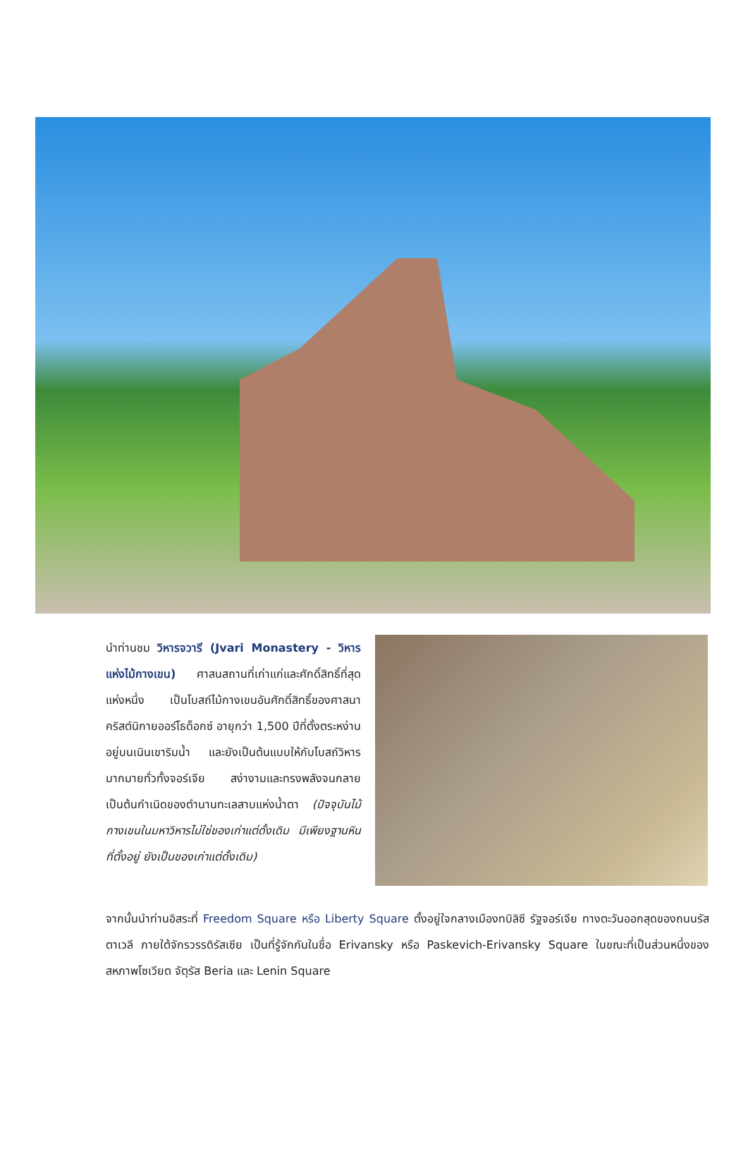นำท่านชม วิหารจวารี (Jvari Monastery - วิหารแห่งไม้กางเขน) ศาสนสถานที่เก่าแก่และศักดิ์สิทธิ์ที่สุดแห่งหนึ่ง เป็นโบสถ์ไม้กางเขนอันศักดิ์สิทธิ์ของศาสนาคริสต์นิกายออร์โธด็อกซ์ อายุกว่า 1,500 ปีที่ตั้งตระหง่านอยู่บนเนินเขาริมน้ำ และยังเป็นต้นแบบให้กับโบสถ์วิหารมากมายทั่วทั้งจอร์เจีย สง่างามและทรงพลังจนกลายเป็นต้นกำเนิดของตำนานทะเลสาบแห่งน้ำตา (ปัจจุบันไม้กางเขนในมหาวิหารไม่ใช่ของเก่าแต่ดั้งเดิม มีเพียงฐานหินที่ตั้งอยู่ ยังเป็นของเก่าแต่ดั้งเดิม)
จากนั้นนำท่านอิสระที่ Freedom Square หรือ Liberty Square ตั้งอยู่ใจกลางเมืองทบิลิซี รัฐจอร์เจีย ทางตะวันออกสุดของถนนรัสตาเวลี ภายใต้จักรวรรดิรัสเซีย เป็นที่รู้จักกันในชื่อ Erivansky หรือ Paskevich-Erivansky Square ในขณะที่เป็นส่วนหนึ่งของสหภาพโซเวียต จัตุรัส Beria และ Lenin Square